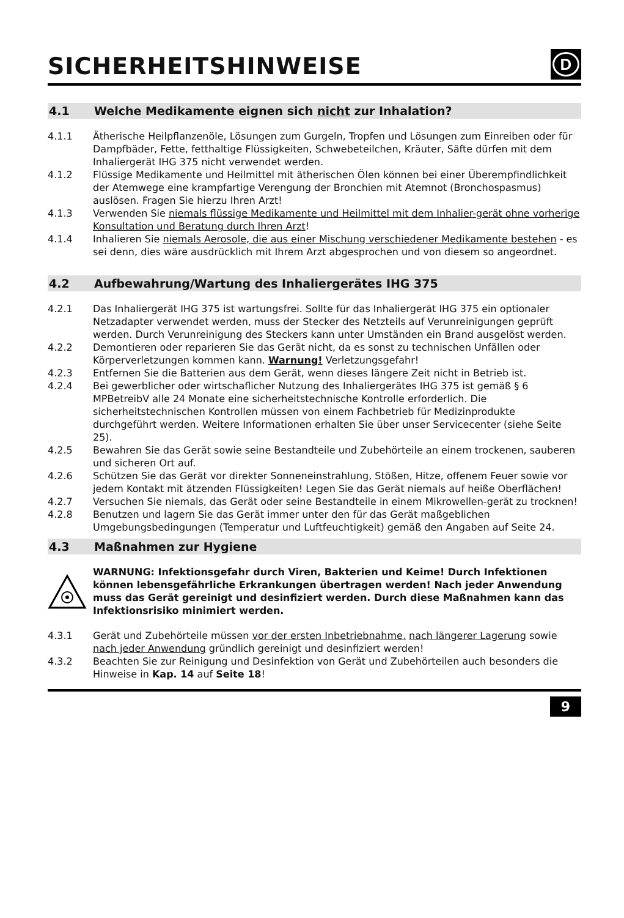SICHERHEITSHINWEISE
D
4.1 Welche Medikamente eignen sich nicht zur Inhalation?
4.1.1 Ätherische Heilpflanzenöle, Lösungen zum Gurgeln, Tropfen und Lösungen zum Einreiben oder für Dampfbäder, Fette, fetthaltige Flüssigkeiten, Schwebeteilchen, Kräuter, Säfte dürfen mit dem Inhaliergerät IHG 375 nicht verwendet werden.
4.1.2 Flüssige Medikamente und Heilmittel mit ätherischen Ölen können bei einer Überempfindlichkeit der Atemwege eine krampfartige Verengung der Bronchien mit Atemnot (Bronchospasmus) auslösen. Fragen Sie hierzu Ihren Arzt!
4.1.3 Verwenden Sie niemals flüssige Medikamente und Heilmittel mit dem Inhalier-gerät ohne vorherige Konsultation und Beratung durch Ihren Arzt!
4.1.4 Inhalieren Sie niemals Aerosole, die aus einer Mischung verschiedener Medikamente bestehen - es sei denn, dies wäre ausdrücklich mit Ihrem Arzt abgesprochen und von diesem so angeordnet.
4.2 Aufbewahrung/Wartung des Inhaliergerätes IHG 375
4.2.1 Das Inhaliergerät IHG 375 ist wartungsfrei. Sollte für das Inhaliergerät IHG 375 ein optionaler Netzadapter verwendet werden, muss der Stecker des Netzteils auf Verunreinigungen geprüft werden. Durch Verunreinigung des Steckers kann unter Umständen ein Brand ausgelöst werden.
4.2.2 Demontieren oder reparieren Sie das Gerät nicht, da es sonst zu technischen Unfällen oder Körperverletzungen kommen kann. Warnung! Verletzungsgefahr!
4.2.3 Entfernen Sie die Batterien aus dem Gerät, wenn dieses längere Zeit nicht in Betrieb ist.
4.2.4 Bei gewerblicher oder wirtschaflicher Nutzung des Inhaliergerätes IHG 375 ist gemäß § 6 MPBetreibV alle 24 Monate eine sicherheitstechnische Kontrolle erforderlich. Die sicherheitstechnischen Kontrollen müssen von einem Fachbetrieb für Medizinprodukte durchgeführt werden. Weitere Informationen erhalten Sie über unser Servicecenter (siehe Seite 25).
4.2.5 Bewahren Sie das Gerät sowie seine Bestandteile und Zubehörteile an einem trockenen, sauberen und sicheren Ort auf.
4.2.6 Schützen Sie das Gerät vor direkter Sonneneinstrahlung, Stößen, Hitze, offenem Feuer sowie vor jedem Kontakt mit ätzenden Flüssigkeiten! Legen Sie das Gerät niemals auf heiße Oberflächen!
4.2.7 Versuchen Sie niemals, das Gerät oder seine Bestandteile in einem Mikrowellen-gerät zu trocknen!
4.2.8 Benutzen und lagern Sie das Gerät immer unter den für das Gerät maßgeblichen Umgebungsbedingungen (Temperatur und Luftfeuchtigkeit) gemäß den Angaben auf Seite 24.
4.3 Maßnahmen zur Hygiene
WARNUNG: Infektionsgefahr durch Viren, Bakterien und Keime! Durch Infektionen können lebensgefährliche Erkrankungen übertragen werden! Nach jeder Anwendung muss das Gerät gereinigt und desinfiziert werden. Durch diese Maßnahmen kann das Infektionsrisiko minimiert werden.
4.3.1 Gerät und Zubehörteile müssen vor der ersten Inbetriebnahme, nach längerer Lagerung sowie nach jeder Anwendung gründlich gereinigt und desinfiziert werden!
4.3.2 Beachten Sie zur Reinigung und Desinfektion von Gerät und Zubehörteilen auch besonders die Hinweise in Kap. 14 auf Seite 18!
9